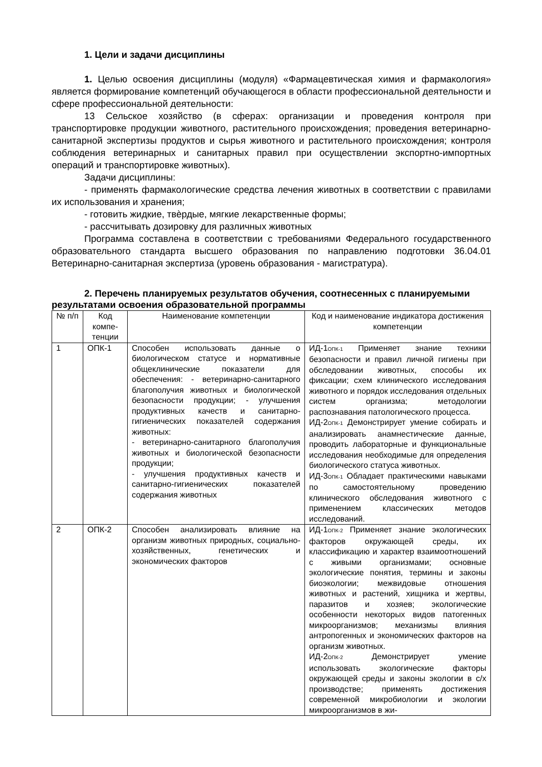1. Цели и задачи дисциплины
1. Целью освоения дисциплины (модуля) «Фармацевтическая химия и фармакология» является формирование компетенций обучающегося в области профессиональной деятельности и сфере профессиональной деятельности:
13 Сельское хозяйство (в сферах: организации и проведения контроля при транспортировке продукции животного, растительного происхождения; проведения ветеринарно-санитарной экспертизы продуктов и сырья животного и растительного происхождения; контроля соблюдения ветеринарных и санитарных правил при осуществлении экспортно-импортных операций и транспортировке животных).
Задачи дисциплины:
- применять фармакологические средства лечения животных в соответствии с правилами их использования и хранения;
- готовить жидкие, твѐрдые, мягкие лекарственные формы;
- рассчитывать дозировку для различных животных
Программа составлена в соответствии с требованиями Федерального государственного образовательного стандарта высшего образования по направлению подготовки 36.04.01 Ветеринарно-санитарная экспертиза (уровень образования - магистратура).
2. Перечень планируемых результатов обучения, соотнесенных с планируемыми результатами освоения образовательной программы
| № п/п | Код компе-тенции | Наименование компетенции | Код и наименование индикатора достижения компетенции |
| --- | --- | --- | --- |
| 1 | ОПК-1 | Способен использовать данные о биологическом статусе и нормативные общеклинические показатели для обеспечения: - ветеринарно-санитарного благополучия животных и биологической безопасности продукции; - улучшения продуктивных качеств и санитарно-гигиенических показателей содержания животных: - ветеринарно-санитарного благополучия животных и биологической безопасности продукции; - улучшения продуктивных качеств и санитарно-гигиенических показателей содержания животных | ИД-1<sub>ОПК-1</sub> Применяет знание техники безопасности и правил личной гигиены при обследовании животных, способы их фиксации; схем клинического исследования животного и порядок исследования отдельных систем организма; методологии распознавания патологического процесса. ИД-2<sub>ОПК-1</sub> Демонстрирует умение собирать и анализировать анамнестические данные, проводить лабораторные и функциональные исследования необходимые для определения биологического статуса животных. ИД-3<sub>ОПК-1</sub> Обладает практическими навыками по самостоятельному проведению клинического обследования животного с применением классических методов исследований. |
| 2 | ОПК-2 | Способен анализировать влияние на организм животных природных, социально-хозяйственных, генетических и экономических факторов | ИД-1<sub>ОПК-2</sub> Применяет знание экологических факторов окружающей среды, их классификацию и характер взаимоотношений с живыми организмами; основные экологические понятия, термины и законы биоэкологии; межвидовые отношения животных и растений, хищника и жертвы, паразитов и хозяев; экологические особенности некоторых видов патогенных микроорганизмов; механизмы влияния антропогенных и экономических факторов на организм животных. ИД-2<sub>ОПК-2</sub> Демонстрирует умение использовать экологические факторы окружающей среды и законы экологии в с/х производстве; применять достижения современной микробиологии и экологии микроорганизмов в жи- |